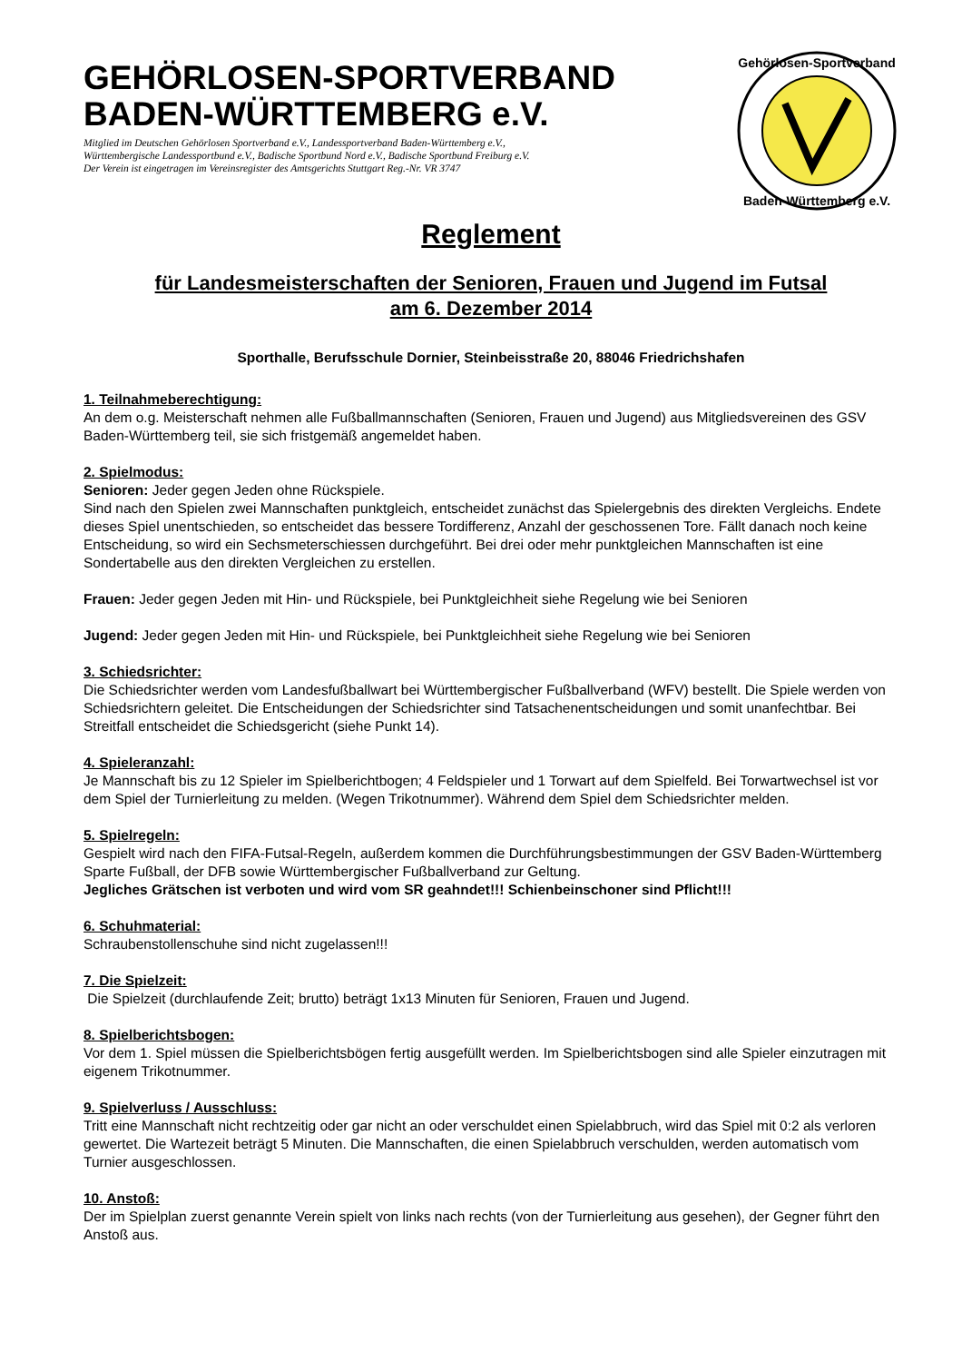GEHÖRLOSEN-SPORTVERBAND
BADEN-WÜRTTEMBERG e.V.
Mitglied im Deutschen Gehörlosen Sportverband e.V., Landessportverband Baden-Württemberg e.V.,
Württembergische Landessportbund e.V., Badische Sportbund Nord e.V., Badische Sportbund Freiburg e.V.
Der Verein ist eingetragen im Vereinsregister des Amtsgerichts Stuttgart Reg.-Nr. VR 3747
Gehörlosen-Sportverband
Baden-Württemberg e.V.
Reglement
für Landesmeisterschaften der Senioren, Frauen und Jugend im Futsal
am 6. Dezember 2014
Sporthalle, Berufsschule Dornier, Steinbeisstraße 20, 88046 Friedrichshafen
1. Teilnahmeberechtigung:
An dem o.g. Meisterschaft nehmen alle Fußballmannschaften (Senioren, Frauen und Jugend) aus Mitgliedsvereinen des GSV Baden-Württemberg teil, sie sich fristgemäß angemeldet haben.
2. Spielmodus:
Senioren: Jeder gegen Jeden ohne Rückspiele.
Sind nach den Spielen zwei Mannschaften punktgleich, entscheidet zunächst das Spielergebnis des direkten Vergleichs. Endete dieses Spiel unentschieden, so entscheidet das bessere Tordifferenz, Anzahl der geschossenen Tore. Fällt danach noch keine Entscheidung, so wird ein Sechsmeterschiessen durchgeführt. Bei drei oder mehr punktgleichen Mannschaften ist eine Sondertabelle aus den direkten Vergleichen zu erstellen.
Frauen: Jeder gegen Jeden mit Hin- und Rückspiele, bei Punktgleichheit siehe Regelung wie bei Senioren
Jugend: Jeder gegen Jeden mit Hin- und Rückspiele, bei Punktgleichheit siehe Regelung wie bei Senioren
3. Schiedsrichter:
Die Schiedsrichter werden vom Landesfußballwart bei Württembergischer Fußballverband (WFV) bestellt. Die Spiele werden von Schiedsrichtern geleitet. Die Entscheidungen der Schiedsrichter sind Tatsachenentscheidungen und somit unanfechtbar. Bei Streitfall entscheidet die Schiedsgericht (siehe Punkt 14).
4. Spieleranzahl:
Je Mannschaft bis zu 12 Spieler im Spielberichtbogen; 4 Feldspieler und 1 Torwart auf dem Spielfeld. Bei Torwartwechsel ist vor dem Spiel der Turnierleitung zu melden. (Wegen Trikotnummer). Während dem Spiel dem Schiedsrichter melden.
5. Spielregeln:
Gespielt wird nach den FIFA-Futsal-Regeln, außerdem kommen die Durchführungsbestimmungen der GSV Baden-Württemberg Sparte Fußball, der DFB sowie Württembergischer Fußballverband zur Geltung.
Jegliches Grätschen ist verboten und wird vom SR geahndet!!! Schienbeinschoner sind Pflicht!!!
6. Schuhmaterial:
Schraubenstollenschuhe sind nicht zugelassen!!!
7. Die Spielzeit:
Die Spielzeit (durchlaufende Zeit; brutto) beträgt 1x13 Minuten für Senioren, Frauen und Jugend.
8. Spielberichtsbogen:
Vor dem 1. Spiel müssen die Spielberichtsbögen fertig ausgefüllt werden. Im Spielberichtsbogen sind alle Spieler einzutragen mit eigenem Trikotnummer.
9. Spielverluss / Ausschluss:
Tritt eine Mannschaft nicht rechtzeitig oder gar nicht an oder verschuldet einen Spielabbruch, wird das Spiel mit 0:2 als verloren gewertet. Die Wartezeit beträgt 5 Minuten. Die Mannschaften, die einen Spielabbruch verschulden, werden automatisch vom Turnier ausgeschlossen.
10. Anstoß:
Der im Spielplan zuerst genannte Verein spielt von links nach rechts (von der Turnierleitung aus gesehen), der Gegner führt den Anstoß aus.